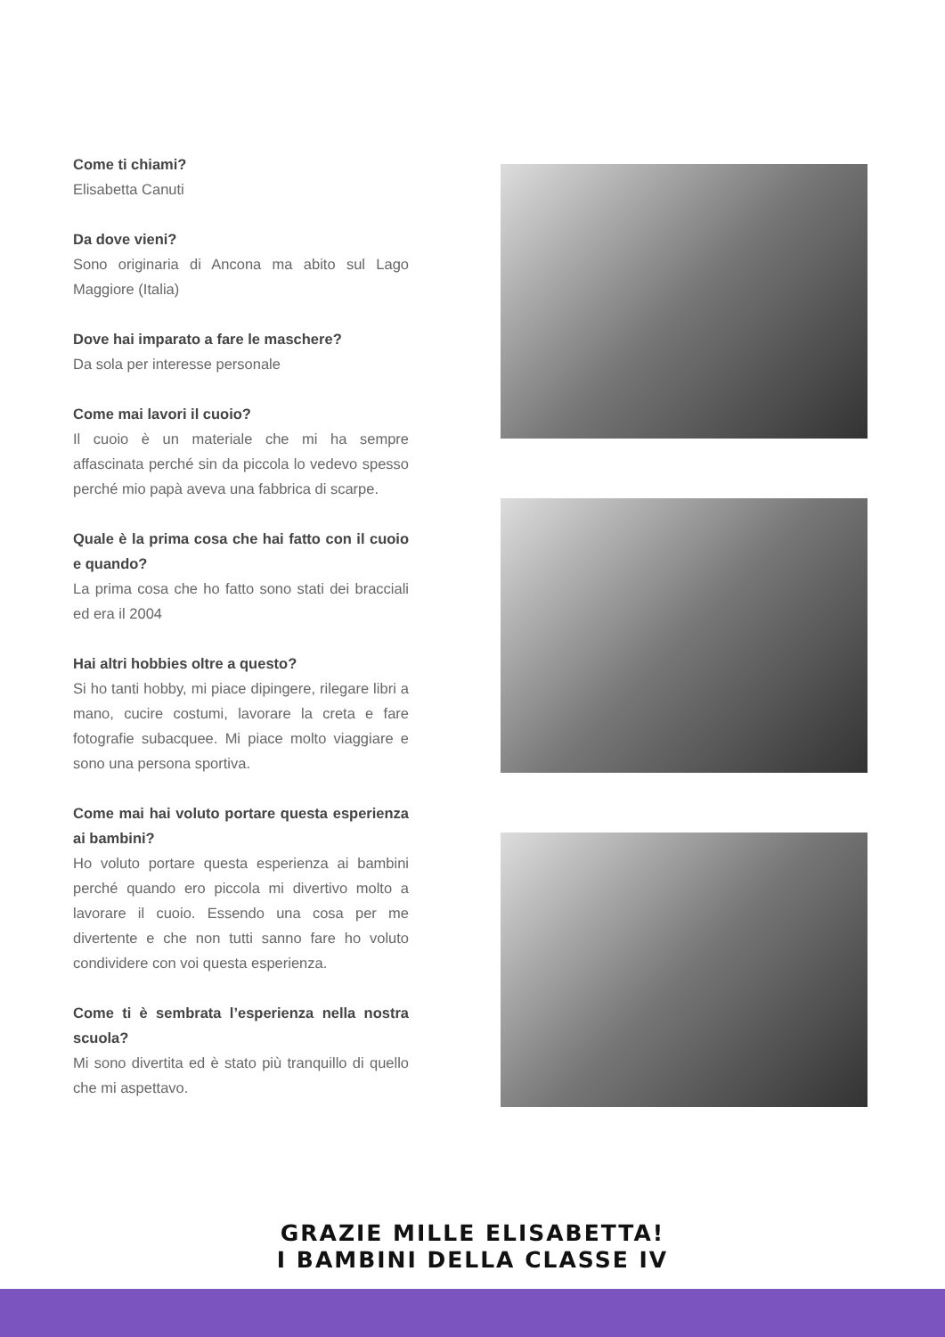Come ti chiami?
Elisabetta Canuti
Da dove vieni?
Sono originaria di Ancona ma abito sul Lago Maggiore (Italia)
Dove hai imparato a fare le maschere?
Da sola per interesse personale
Come mai lavori il cuoio?
Il cuoio è un materiale che mi ha sempre affascinata perché sin da piccola lo vedevo spesso perché mio papà aveva una fabbrica di scarpe.
Quale è la prima cosa che hai fatto con il cuoio e quando?
La prima cosa che ho fatto sono stati dei bracciali ed era il 2004
Hai altri hobbies oltre a questo?
Si ho tanti hobby, mi piace dipingere, rilegare libri a mano, cucire costumi, lavorare la creta e fare fotografie subacquee. Mi piace molto viaggiare e sono una persona sportiva.
Come mai hai voluto portare questa esperienza ai bambini?
Ho voluto portare questa esperienza ai bambini perché quando ero piccola mi divertivo molto a lavorare il cuoio. Essendo una cosa per me divertente e che non tutti sanno fare ho voluto condividere con voi questa esperienza.
Come ti è sembrata l’esperienza nella nostra scuola?
Mi sono divertita ed è stato più tranquillo di quello che mi aspettavo.
GRAZIE MILLE ELISABETTA!
I BAMBINI DELLA CLASSE IV